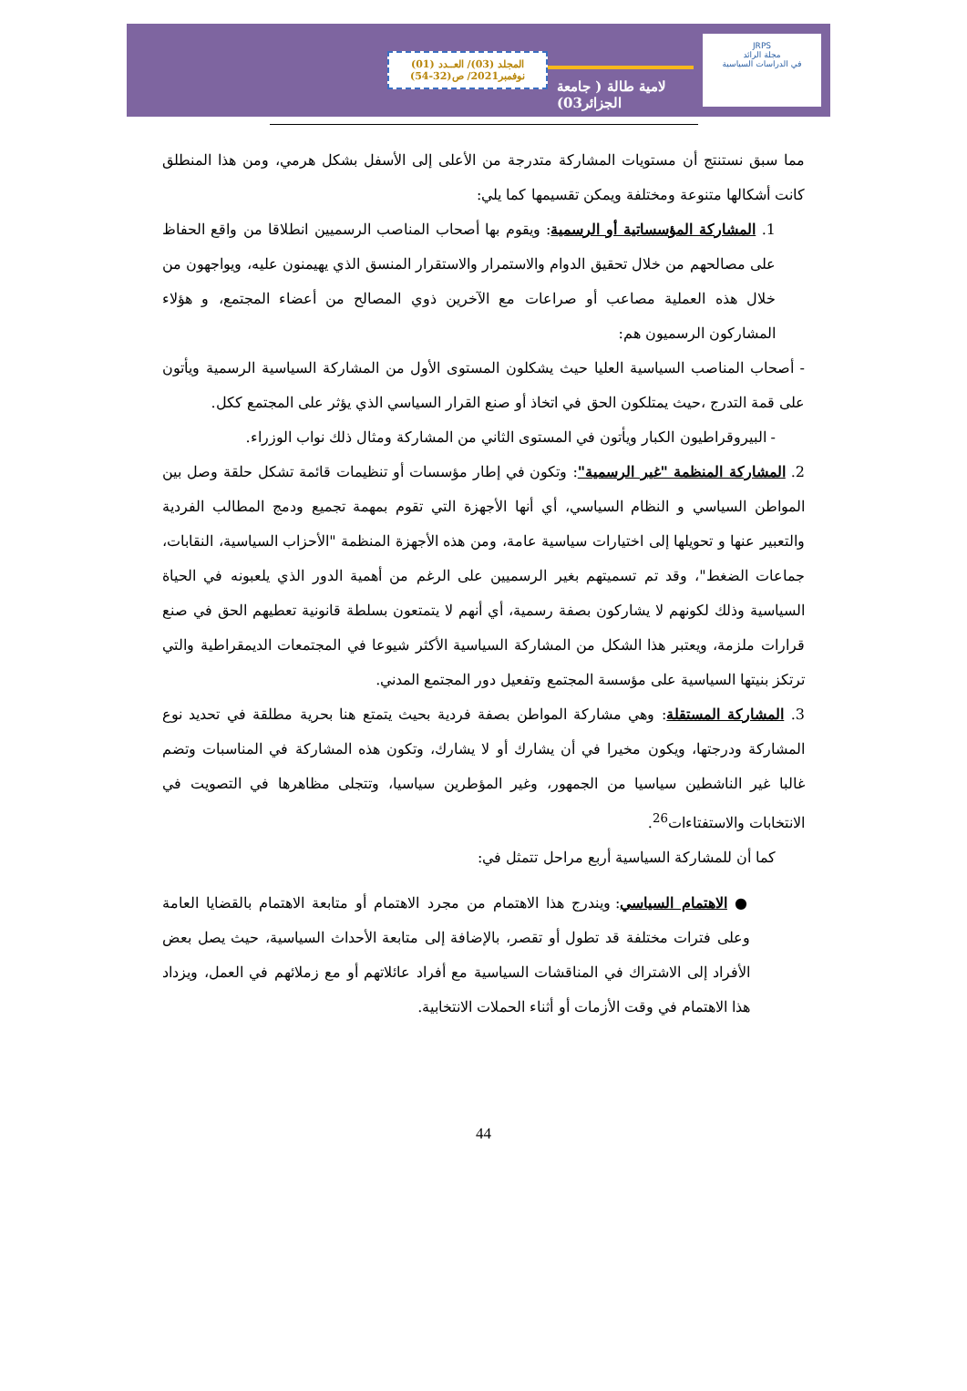JRPS
مجلة الرائد
في الدراسات السياسية
لامية طالة ( جامعة الجزائر03)
المجلد (03)/ العــدد (01)
نوفمبر2021/ ص(32-54)
مما سبق نستنتج أن مستويات المشاركة متدرجة من الأعلى إلى الأسفل بشكل هرمي، ومن هذا المنطلق كانت أشكالها متنوعة ومختلفة ويمكن تقسيمها كما يلي:
1. المشاركة المؤسساتية أو الرسمية: ويقوم بها أصحاب المناصب الرسميين انطلاقا من واقع الحفاظ على مصالحهم من خلال تحقيق الدوام والاستمرار والاستقرار المنسق الذي يهيمنون عليه، ويواجهون من خلال هذه العملية مصاعب أو صراعات مع الآخرين ذوي المصالح من أعضاء المجتمع، و هؤلاء المشاركون الرسميون هم:
- أصحاب المناصب السياسية العليا حيث يشكلون المستوى الأول من المشاركة السياسية الرسمية ويأتون على قمة التدرج ،حيث يمتلكون الحق في اتخاذ أو صنع القرار السياسي الذي يؤثر على المجتمع ككل.
- البيروقراطيون الكبار ويأتون في المستوى الثاني من المشاركة ومثال ذلك نواب الوزراء.
2. المشاركة المنظمة "غير الرسمية": وتكون في إطار مؤسسات أو تنظيمات قائمة تشكل حلقة وصل بين المواطن السياسي و النظام السياسي، أي أنها الأجهزة التي تقوم بمهمة تجميع ودمج المطالب الفردية والتعبير عنها و تحويلها إلى اختيارات سياسية عامة، ومن هذه الأجهزة المنظمة "الأحزاب السياسية، النقابات، جماعات الضغط"، وقد تم تسميتهم بغير الرسميين على الرغم من أهمية الدور الذي يلعبونه في الحياة السياسية وذلك لكونهم لا يشاركون بصفة رسمية، أي أنهم لا يتمتعون بسلطة قانونية تعطيهم الحق في صنع قرارات ملزمة، ويعتبر هذا الشكل من المشاركة السياسية الأكثر شيوعا في المجتمعات الديمقراطية والتي ترتكز بنيتها السياسية على مؤسسة المجتمع وتفعيل دور المجتمع المدني.
3. المشاركة المستقلة: وهي مشاركة المواطن بصفة فردية بحيث يتمتع هنا بحرية مطلقة في تحديد نوع المشاركة ودرجتها، ويكون مخيرا في أن يشارك أو لا يشارك، وتكون هذه المشاركة في المناسبات وتضم غالبا غير الناشطين سياسيا من الجمهور، وغير المؤطرين سياسيا، وتتجلى مظاهرها في التصويت في الانتخابات والاستفتاءات<sup>26</sup>.
كما أن للمشاركة السياسية أربع مراحل تتمثل في:
● الاهتمام السياسي: ويندرج هذا الاهتمام من مجرد الاهتمام أو متابعة الاهتمام بالقضايا العامة وعلى فترات مختلفة قد تطول أو تقصر، بالإضافة إلى متابعة الأحداث السياسية، حيث يصل بعض الأفراد إلى الاشتراك في المناقشات السياسية مع أفراد عائلاتهم أو مع زملائهم في العمل، ويزداد هذا الاهتمام في وقت الأزمات أو أثناء الحملات الانتخابية.
44